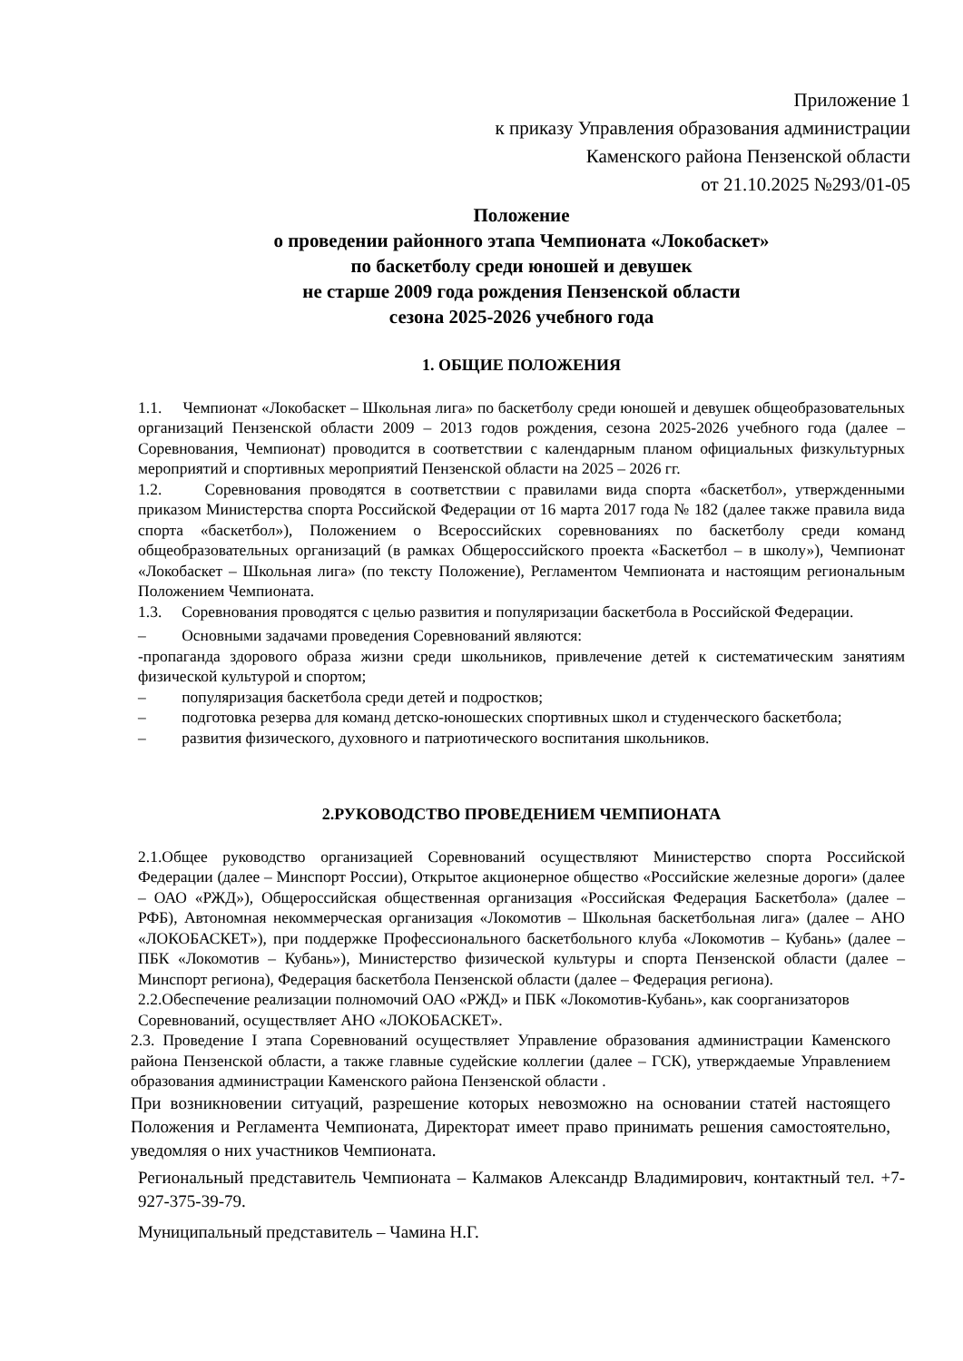Приложение 1
к приказу Управления образования администрации
Каменского района Пензенской области
от 21.10.2025 №293/01-05
Положение
о проведении районного этапа Чемпионата «Локобаскет»
по баскетболу среди юношей и девушек
не старше 2009 года рождения Пензенской области
сезона 2025-2026 учебного года
1. ОБЩИЕ ПОЛОЖЕНИЯ
1.1. Чемпионат «Локобаскет – Школьная лига» по баскетболу среди юношей и девушек общеобразовательных организаций Пензенской области 2009 – 2013 годов рождения, сезона 2025-2026 учебного года (далее – Соревнования, Чемпионат) проводится в соответствии с календарным планом официальных физкультурных мероприятий и спортивных мероприятий Пензенской области на 2025 – 2026 гг.
1.2. Соревнования проводятся в соответствии с правилами вида спорта «баскетбол», утвержденными приказом Министерства спорта Российской Федерации от 16 марта 2017 года № 182 (далее также правила вида спорта «баскетбол»), Положением о Всероссийских соревнованиях по баскетболу среди команд общеобразовательных организаций (в рамках Общероссийского проекта «Баскетбол – в школу»), Чемпионат «Локобаскет – Школьная лига» (по тексту Положение), Регламентом Чемпионата и настоящим региональным Положением Чемпионата.
1.3. Соревнования проводятся с целью развития и популяризации баскетбола в Российской Федерации.
– Основными задачами проведения Соревнований являются:
-пропаганда здорового образа жизни среди школьников, привлечение детей к систематическим занятиям физической культурой и спортом;
– популяризация баскетбола среди детей и подростков;
– подготовка резерва для команд детско-юношеских спортивных школ и студенческого баскетбола;
– развития физического, духовного и патриотического воспитания школьников.
2.РУКОВОДСТВО ПРОВЕДЕНИЕМ ЧЕМПИОНАТА
2.1.Общее руководство организацией Соревнований осуществляют Министерство спорта Российской Федерации (далее – Минспорт России), Открытое акционерное общество «Российские железные дороги» (далее – ОАО «РЖД»), Общероссийская общественная организация «Российская Федерация Баскетбола» (далее – РФБ), Автономная некоммерческая организация «Локомотив – Школьная баскетбольная лига» (далее – АНО «ЛОКОБАСКЕТ»), при поддержке Профессионального баскетбольного клуба «Локомотив – Кубань» (далее – ПБК «Локомотив – Кубань»), Министерство физической культуры и спорта Пензенской области (далее – Минспорт региона), Федерация баскетбола Пензенской области (далее – Федерация региона).
2.2.Обеспечение реализации полномочий ОАО «РЖД» и ПБК «Локомотив-Кубань», как соорганизаторов Соревнований, осуществляет АНО «ЛОКОБАСКЕТ».
2.3. Проведение I этапа Соревнований осуществляет Управление образования администрации Каменского района Пензенской области, а также главные судейские коллегии (далее – ГСК), утверждаемые Управлением образования администрации Каменского района Пензенской области .
При возникновении ситуаций, разрешение которых невозможно на основании статей настоящего Положения и Регламента Чемпионата, Директорат имеет право принимать решения самостоятельно, уведомляя о них участников Чемпионата.
Региональный представитель Чемпионата – Калмаков Александр Владимирович, контактный тел. +7-927-375-39-79.
Муниципальный представитель – Чамина Н.Г.